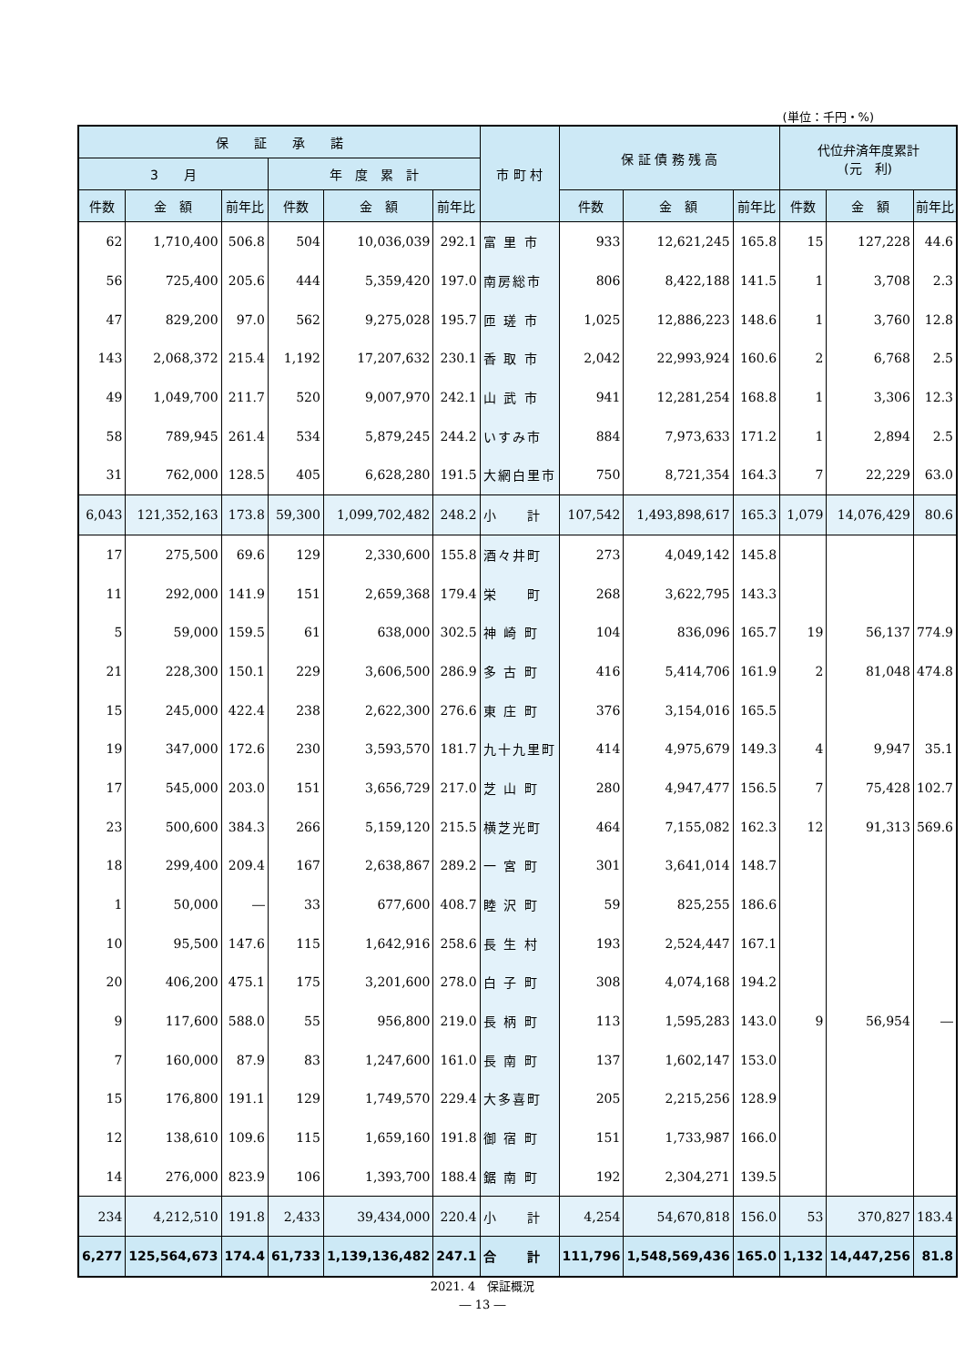(単位：千円・%)
| 保 証 承 諾 | | | | | | 市 町 村 | 保 証 債 務 残 高 | | | 代位弁済年度累計 (元 利) | | |
| --- | --- | --- | --- | --- | --- | --- | --- | --- | --- | --- | --- | --- |
| 3 月 | | | 年 度 累 計 | | | | | | | | | |
| 件数 | 金 額 | 前年比 | 件数 | 金 額 | 前年比 | | 件数 | 金 額 | 前年比 | 件数 | 金 額 | 前年比 |
| 62 | 1,710,400 | 506.8 | 504 | 10,036,039 | 292.1 | 富 里 市 | 933 | 12,621,245 | 165.8 | 15 | 127,228 | 44.6 |
| 56 | 725,400 | 205.6 | 444 | 5,359,420 | 197.0 | 南房総市 | 806 | 8,422,188 | 141.5 | 1 | 3,708 | 2.3 |
| 47 | 829,200 | 97.0 | 562 | 9,275,028 | 195.7 | 匝 瑳 市 | 1,025 | 12,886,223 | 148.6 | 1 | 3,760 | 12.8 |
| 143 | 2,068,372 | 215.4 | 1,192 | 17,207,632 | 230.1 | 香 取 市 | 2,042 | 22,993,924 | 160.6 | 2 | 6,768 | 2.5 |
| 49 | 1,049,700 | 211.7 | 520 | 9,007,970 | 242.1 | 山 武 市 | 941 | 12,281,254 | 168.8 | 1 | 3,306 | 12.3 |
| 58 | 789,945 | 261.4 | 534 | 5,879,245 | 244.2 | いすみ市 | 884 | 7,973,633 | 171.2 | 1 | 2,894 | 2.5 |
| 31 | 762,000 | 128.5 | 405 | 6,628,280 | 191.5 | 大網白里市 | 750 | 8,721,354 | 164.3 | 7 | 22,229 | 63.0 |
| 6,043 | 121,352,163 | 173.8 | 59,300 | 1,099,702,482 | 248.2 | 小 計 | 107,542 | 1,493,898,617 | 165.3 | 1,079 | 14,076,429 | 80.6 |
| 17 | 275,500 | 69.6 | 129 | 2,330,600 | 155.8 | 酒々井町 | 273 | 4,049,142 | 145.8 | | | |
| 11 | 292,000 | 141.9 | 151 | 2,659,368 | 179.4 | 栄 町 | 268 | 3,622,795 | 143.3 | | | |
| 5 | 59,000 | 159.5 | 61 | 638,000 | 302.5 | 神 崎 町 | 104 | 836,096 | 165.7 | 19 | 56,137 | 774.9 |
| 21 | 228,300 | 150.1 | 229 | 3,606,500 | 286.9 | 多 古 町 | 416 | 5,414,706 | 161.9 | 2 | 81,048 | 474.8 |
| 15 | 245,000 | 422.4 | 238 | 2,622,300 | 276.6 | 東 庄 町 | 376 | 3,154,016 | 165.5 | | | |
| 19 | 347,000 | 172.6 | 230 | 3,593,570 | 181.7 | 九十九里町 | 414 | 4,975,679 | 149.3 | 4 | 9,947 | 35.1 |
| 17 | 545,000 | 203.0 | 151 | 3,656,729 | 217.0 | 芝 山 町 | 280 | 4,947,477 | 156.5 | 7 | 75,428 | 102.7 |
| 23 | 500,600 | 384.3 | 266 | 5,159,120 | 215.5 | 横芝光町 | 464 | 7,155,082 | 162.3 | 12 | 91,313 | 569.6 |
| 18 | 299,400 | 209.4 | 167 | 2,638,867 | 289.2 | 一 宮 町 | 301 | 3,641,014 | 148.7 | | | |
| 1 | 50,000 | ― | 33 | 677,600 | 408.7 | 睦 沢 町 | 59 | 825,255 | 186.6 | | | |
| 10 | 95,500 | 147.6 | 115 | 1,642,916 | 258.6 | 長 生 村 | 193 | 2,524,447 | 167.1 | | | |
| 20 | 406,200 | 475.1 | 175 | 3,201,600 | 278.0 | 白 子 町 | 308 | 4,074,168 | 194.2 | | | |
| 9 | 117,600 | 588.0 | 55 | 956,800 | 219.0 | 長 柄 町 | 113 | 1,595,283 | 143.0 | 9 | 56,954 | ― |
| 7 | 160,000 | 87.9 | 83 | 1,247,600 | 161.0 | 長 南 町 | 137 | 1,602,147 | 153.0 | | | |
| 15 | 176,800 | 191.1 | 129 | 1,749,570 | 229.4 | 大多喜町 | 205 | 2,215,256 | 128.9 | | | |
| 12 | 138,610 | 109.6 | 115 | 1,659,160 | 191.8 | 御 宿 町 | 151 | 1,733,987 | 166.0 | | | |
| 14 | 276,000 | 823.9 | 106 | 1,393,700 | 188.4 | 鋸 南 町 | 192 | 2,304,271 | 139.5 | | | |
| 234 | 4,212,510 | 191.8 | 2,433 | 39,434,000 | 220.4 | 小 計 | 4,254 | 54,670,818 | 156.0 | 53 | 370,827 | 183.4 |
| 6,277 | 125,564,673 | 174.4 | 61,733 | 1,139,136,482 | 247.1 | 合 計 | 111,796 | 1,548,569,436 | 165.0 | 1,132 | 14,447,256 | 81.8 |
2021. 4　保証概況
― 13 ―